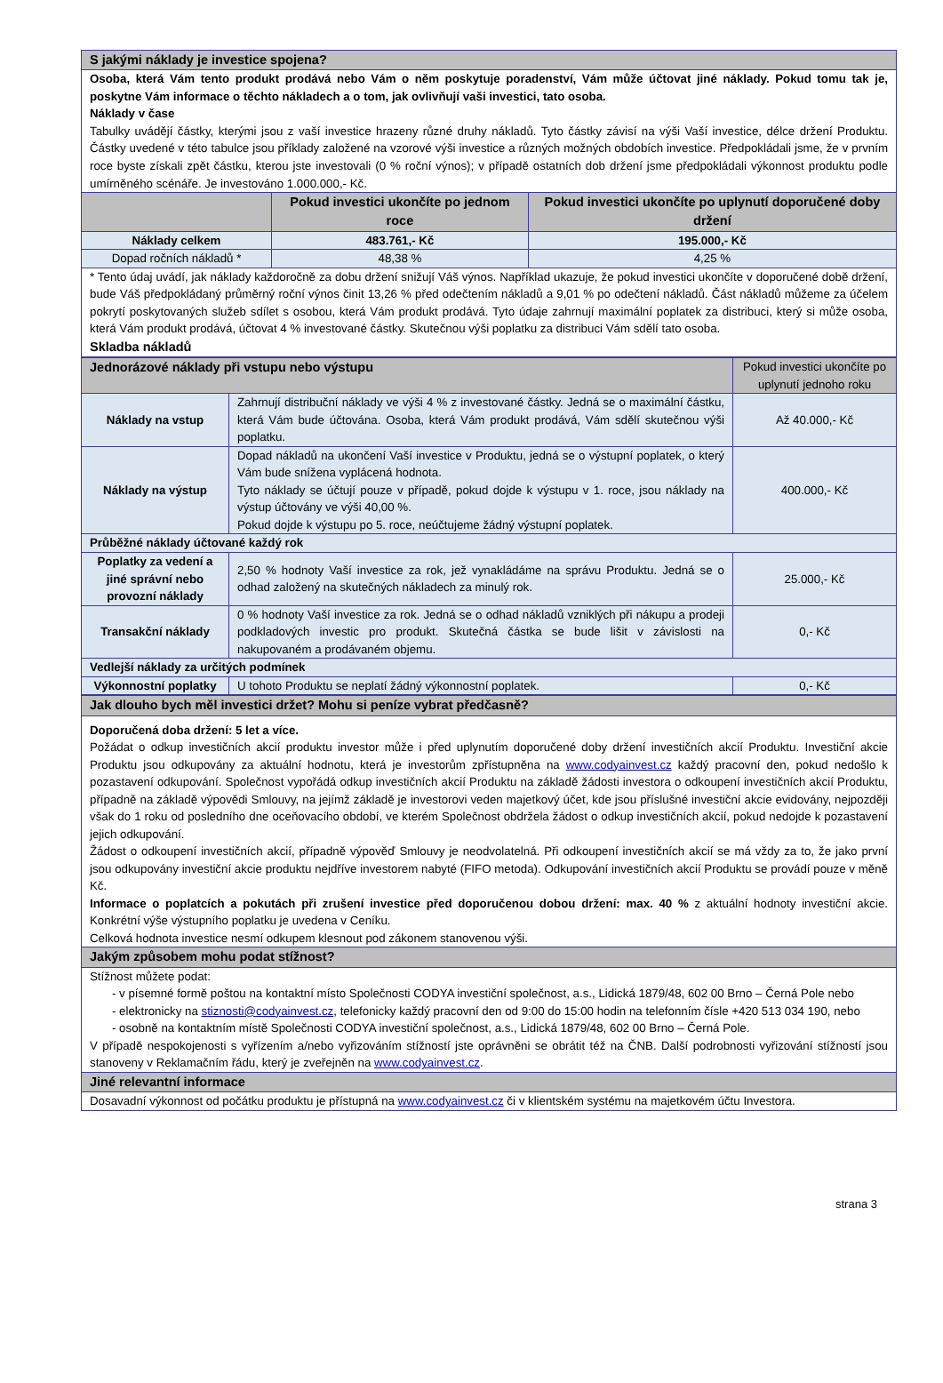| S jakými náklady je investice spojena? | | |
| --- | --- | --- |
| Osoba, která Vám tento produkt prodává nebo Vám o něm poskytuje poradenství, Vám může účtovat jiné náklady. Pokud tomu tak je, poskytne Vám informace o těchto nákladech a o tom, jak ovlivňují vaši investici, tato osoba. Náklady v čase Tabulky uvádějí částky, kterými jsou z vaší investice hrazeny různé druhy nákladů. Tyto částky závisí na výši Vaší investice, délce držení Produktu. Částky uvedené v této tabulce jsou příklady založené na vzorové výši investice a různých možných obdobích investice. Předpokládali jsme, že v prvním roce byste získali zpět částku, kterou jste investovali (0 % roční výnos); v případě ostatních dob držení jsme předpokládali výkonnost produktu podle umírněného scénáře. Je investováno 1.000.000,- Kč. | | |
| | Pokud investici ukončíte po jednom roce | Pokud investici ukončíte po uplynutí doporučené doby držení |
| Náklady celkem | 483.761,- Kč | 195.000,- Kč |
| Dopad ročních nákladů * | 48,38 % | 4,25 % |
| * Tento údaj uvádí, jak náklady každoročně za dobu držení snižují Váš výnos. Například ukazuje, že pokud investici ukončíte v doporučené době držení, bude Váš předpokládaný průměrný roční výnos činit 13,26 % před odečtením nákladů a 9,01 % po odečtení nákladů. Část nákladů můžeme za účelem pokrytí poskytovaných služeb sdílet s osobou, která Vám produkt prodává. Tyto údaje zahrnují maximální poplatek za distribuci, který si může osoba, která Vám produkt prodává, účtovat 4 % investované částky. Skutečnou výši poplatku za distribuci Vám sdělí tato osoba. Skladba nákladů | | |
| Jednorázové náklady při vstupu nebo výstupu | | Pokud investici ukončíte po uplynutí jednoho roku |
| --- | --- | --- |
| Náklady na vstup | Zahrnují distribuční náklady ve výši 4 % z investované částky. Jedná se o maximální částku, která Vám bude účtována. Osoba, která Vám produkt prodává, Vám sdělí skutečnou výši poplatku. | Až 40.000,- Kč |
| Náklady na výstup | Dopad nákladů na ukončení Vaší investice v Produktu, jedná se o výstupní poplatek, o který Vám bude snížena vyplácená hodnota. Tyto náklady se účtují pouze v případě, pokud dojde k výstupu v 1. roce, jsou náklady na výstup účtovány ve výši 40,00 %. Pokud dojde k výstupu po 5. roce, neúčtujeme žádný výstupní poplatek. | 400.000,- Kč |
| Průběžné náklady účtované každý rok | | |
| Poplatky za vedení a jiné správní nebo provozní náklady | 2,50 % hodnoty Vaší investice za rok, jež vynakládáme na správu Produktu. Jedná se o odhad založený na skutečných nákladech za minulý rok. | 25.000,- Kč |
| Transakční náklady | 0 % hodnoty Vaší investice za rok. Jedná se o odhad nákladů vzniklých při nákupu a prodeji podkladových investic pro produkt. Skutečná částka se bude lišit v závislosti na nakupovaném a prodávaném objemu. | 0,- Kč |
| Vedlejší náklady za určitých podmínek | | |
| Výkonnostní poplatky | U tohoto Produktu se neplatí žádný výkonnostní poplatek. | 0,- Kč |
| Jak dlouho bych měl investici držet? Mohu si peníze vybrat předčasně? |
| --- |
| Doporučená doba držení: 5 let a více. Požádat o odkup investičních akcií produktu investor může i před uplynutím doporučené doby držení investičních akcií Produktu. Investiční akcie Produktu jsou odkupovány za aktuální hodnotu, která je investorům zpřístupněna na www.codyainvest.cz každý pracovní den, pokud nedošlo k pozastavení odkupování. Společnost vypořádá odkup investičních akcií Produktu na základě žádosti investora o odkoupení investičních akcií Produktu, případně na základě výpovědi Smlouvy, na jejímž základě je investorovi veden majetkový účet, kde jsou příslušné investiční akcie evidovány, nejpozději však do 1 roku od posledního dne oceňovacího období, ve kterém Společnost obdržela žádost o odkup investičních akcií, pokud nedojde k pozastavení jejich odkupování. Žádost o odkoupení investičních akcií, případně výpověď Smlouvy je neodvolatelná. Při odkoupení investičních akcií se má vždy za to, že jako první jsou odkupovány investiční akcie produktu nejdříve investorem nabyté (FIFO metoda). Odkupování investičních akcií Produktu se provádí pouze v měně Kč. Informace o poplatcích a pokutách při zrušení investice před doporučenou dobou držení: max. 40 % z aktuální hodnoty investiční akcie. Konkrétní výše výstupního poplatku je uvedena v Ceníku. Celková hodnota investice nesmí odkupem klesnout pod zákonem stanovenou výši. |
| Jakým způsobem mohu podat stížnost? |
| Stížnost můžete podat: - v písemné formě poštou na kontaktní místo Společnosti CODYA investiční společnost, a.s., Lidická 1879/48, 602 00 Brno – Černá Pole nebo - elektronicky na stiznosti@codyainvest.cz , telefonicky každý pracovní den od 9:00 do 15:00 hodin na telefonním čísle +420 513 034 190, nebo - osobně na kontaktním místě Společnosti CODYA investiční společnost, a.s., Lidická 1879/48, 602 00 Brno – Černá Pole. V případě nespokojenosti s vyřízením a/nebo vyřizováním stížností jste oprávněni se obrátit též na ČNB. Další podrobnosti vyřizování stížností jsou stanoveny v Reklamačním řádu, který je zveřejněn na www.codyainvest.cz . |
| Jiné relevantní informace |
| Dosavadní výkonnost od počátku produktu je přístupná na www.codyainvest.cz či v klientském systému na majetkovém účtu Investora. |
strana 3